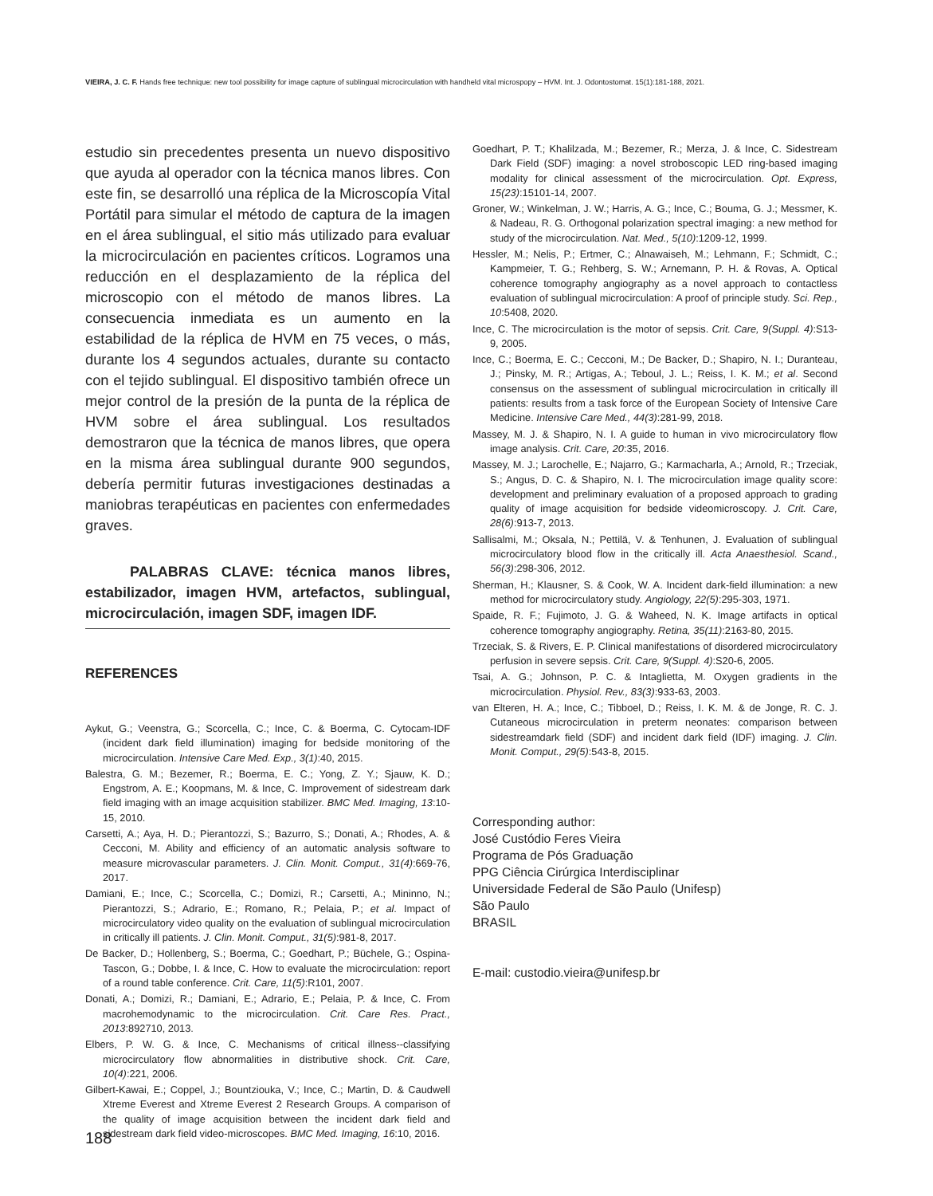VIEIRA, J. C. F. Hands free technique: new tool possibility for image capture of sublingual microcirculation with handheld vital microspopy – HVM. Int. J. Odontostomat. 15(1):181-188, 2021.
estudio sin precedentes presenta un nuevo dispositivo que ayuda al operador con la técnica manos libres. Con este fin, se desarrolló una réplica de la Microscopía Vital Portátil para simular el método de captura de la imagen en el área sublingual, el sitio más utilizado para evaluar la microcirculación en pacientes críticos. Logramos una reducción en el desplazamiento de la réplica del microscopio con el método de manos libres. La consecuencia inmediata es un aumento en la estabilidad de la réplica de HVM en 75 veces, o más, durante los 4 segundos actuales, durante su contacto con el tejido sublingual. El dispositivo también ofrece un mejor control de la presión de la punta de la réplica de HVM sobre el área sublingual. Los resultados demostraron que la técnica de manos libres, que opera en la misma área sublingual durante 900 segundos, debería permitir futuras investigaciones destinadas a maniobras terapéuticas en pacientes con enfermedades graves.
PALABRAS CLAVE: técnica manos libres, estabilizador, imagen HVM, artefactos, sublingual, microcirculación, imagen SDF, imagen IDF.
REFERENCES
Aykut, G.; Veenstra, G.; Scorcella, C.; Ince, C. & Boerma, C. Cytocam-IDF (incident dark field illumination) imaging for bedside monitoring of the microcirculation. Intensive Care Med. Exp., 3(1):40, 2015.
Balestra, G. M.; Bezemer, R.; Boerma, E. C.; Yong, Z. Y.; Sjauw, K. D.; Engstrom, A. E.; Koopmans, M. & Ince, C. Improvement of sidestream dark field imaging with an image acquisition stabilizer. BMC Med. Imaging, 13:10-15, 2010.
Carsetti, A.; Aya, H. D.; Pierantozzi, S.; Bazurro, S.; Donati, A.; Rhodes, A. & Cecconi, M. Ability and efficiency of an automatic analysis software to measure microvascular parameters. J. Clin. Monit. Comput., 31(4):669-76, 2017.
Damiani, E.; Ince, C.; Scorcella, C.; Domizi, R.; Carsetti, A.; Mininno, N.; Pierantozzi, S.; Adrario, E.; Romano, R.; Pelaia, P.; et al. Impact of microcirculatory video quality on the evaluation of sublingual microcirculation in critically ill patients. J. Clin. Monit. Comput., 31(5):981-8, 2017.
De Backer, D.; Hollenberg, S.; Boerma, C.; Goedhart, P.; Büchele, G.; Ospina-Tascon, G.; Dobbe, I. & Ince, C. How to evaluate the microcirculation: report of a round table conference. Crit. Care, 11(5):R101, 2007.
Donati, A.; Domizi, R.; Damiani, E.; Adrario, E.; Pelaia, P. & Ince, C. From macrohemodynamic to the microcirculation. Crit. Care Res. Pract., 2013:892710, 2013.
Elbers, P. W. G. & Ince, C. Mechanisms of critical illness--classifying microcirculatory flow abnormalities in distributive shock. Crit. Care, 10(4):221, 2006.
Gilbert-Kawai, E.; Coppel, J.; Bountziouka, V.; Ince, C.; Martin, D. & Caudwell Xtreme Everest and Xtreme Everest 2 Research Groups. A comparison of the quality of image acquisition between the incident dark field and sidestream dark field video-microscopes. BMC Med. Imaging, 16:10, 2016.
Goedhart, P. T.; Khalilzada, M.; Bezemer, R.; Merza, J. & Ince, C. Sidestream Dark Field (SDF) imaging: a novel stroboscopic LED ring-based imaging modality for clinical assessment of the microcirculation. Opt. Express, 15(23):15101-14, 2007.
Groner, W.; Winkelman, J. W.; Harris, A. G.; Ince, C.; Bouma, G. J.; Messmer, K. & Nadeau, R. G. Orthogonal polarization spectral imaging: a new method for study of the microcirculation. Nat. Med., 5(10):1209-12, 1999.
Hessler, M.; Nelis, P.; Ertmer, C.; Alnawaiseh, M.; Lehmann, F.; Schmidt, C.; Kampmeier, T. G.; Rehberg, S. W.; Arnemann, P. H. & Rovas, A. Optical coherence tomography angiography as a novel approach to contactless evaluation of sublingual microcirculation: A proof of principle study. Sci. Rep., 10:5408, 2020.
Ince, C. The microcirculation is the motor of sepsis. Crit. Care, 9(Suppl. 4):S13-9, 2005.
Ince, C.; Boerma, E. C.; Cecconi, M.; De Backer, D.; Shapiro, N. I.; Duranteau, J.; Pinsky, M. R.; Artigas, A.; Teboul, J. L.; Reiss, I. K. M.; et al. Second consensus on the assessment of sublingual microcirculation in critically ill patients: results from a task force of the European Society of Intensive Care Medicine. Intensive Care Med., 44(3):281-99, 2018.
Massey, M. J. & Shapiro, N. I. A guide to human in vivo microcirculatory flow image analysis. Crit. Care, 20:35, 2016.
Massey, M. J.; Larochelle, E.; Najarro, G.; Karmacharla, A.; Arnold, R.; Trzeciak, S.; Angus, D. C. & Shapiro, N. I. The microcirculation image quality score: development and preliminary evaluation of a proposed approach to grading quality of image acquisition for bedside videomicroscopy. J. Crit. Care, 28(6):913-7, 2013.
Sallisalmi, M.; Oksala, N.; Pettilä, V. & Tenhunen, J. Evaluation of sublingual microcirculatory blood flow in the critically ill. Acta Anaesthesiol. Scand., 56(3):298-306, 2012.
Sherman, H.; Klausner, S. & Cook, W. A. Incident dark-field illumination: a new method for microcirculatory study. Angiology, 22(5):295-303, 1971.
Spaide, R. F.; Fujimoto, J. G. & Waheed, N. K. Image artifacts in optical coherence tomography angiography. Retina, 35(11):2163-80, 2015.
Trzeciak, S. & Rivers, E. P. Clinical manifestations of disordered microcirculatory perfusion in severe sepsis. Crit. Care, 9(Suppl. 4):S20-6, 2005.
Tsai, A. G.; Johnson, P. C. & Intaglietta, M. Oxygen gradients in the microcirculation. Physiol. Rev., 83(3):933-63, 2003.
van Elteren, H. A.; Ince, C.; Tibboel, D.; Reiss, I. K. M. & de Jonge, R. C. J. Cutaneous microcirculation in preterm neonates: comparison between sidestreamdark field (SDF) and incident dark field (IDF) imaging. J. Clin. Monit. Comput., 29(5):543-8, 2015.
Corresponding author:
José Custódio Feres Vieira
Programa de Pós Graduação
PPG Ciência Cirúrgica Interdisciplinar
Universidade Federal de São Paulo (Unifesp)
São Paulo
BRASIL
E-mail: custodio.vieira@unifesp.br
188